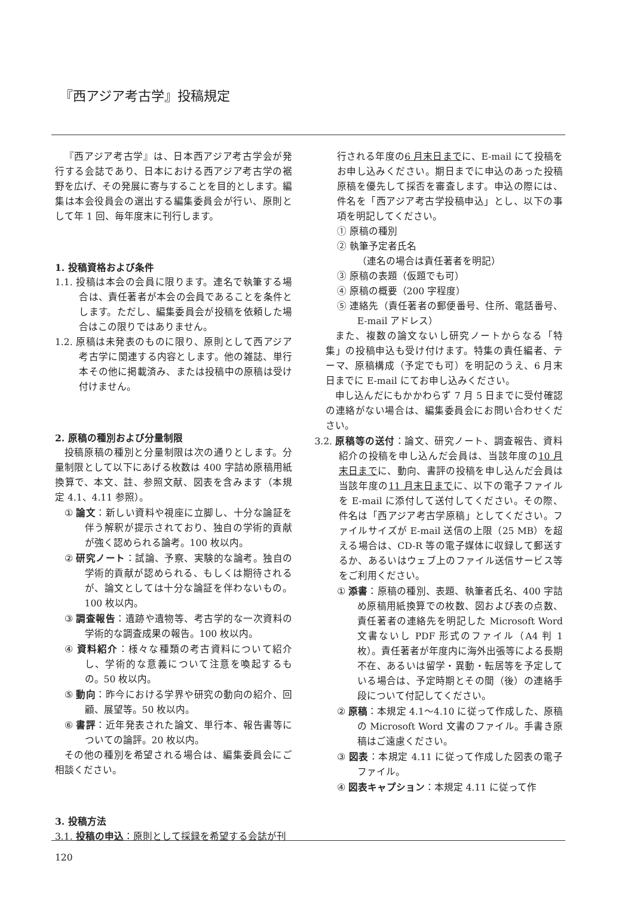『西アジア考古学』投稿規定
『西アジア考古学』は、日本西アジア考古学会が発行する会誌であり、日本における西アジア考古学の裾野を広げ、その発展に寄与することを目的とします。編集は本会役員会の選出する編集委員会が行い、原則として年 1 回、毎年度末に刊行します。
1. 投稿資格および条件
1.1. 投稿は本会の会員に限ります。連名で執筆する場合は、責任著者が本会の会員であることを条件とします。ただし、編集委員会が投稿を依頼した場合はこの限りではありません。
1.2. 原稿は未発表のものに限り、原則として西アジア考古学に関連する内容とします。他の雑誌、単行本その他に掲載済み、または投稿中の原稿は受け付けません。
2. 原稿の種別および分量制限
投稿原稿の種別と分量制限は次の通りとします。分量制限として以下にあげる枚数は 400 字詰め原稿用紙換算で、本文、註、参照文献、図表を含みます（本規定 4.1、4.11 参照）。
① 論文：新しい資料や視座に立脚し、十分な論証を伴う解釈が提示されており、独自の学術的貢献が強く認められる論考。100 枚以内。
② 研究ノート：試論、予察、実験的な論考。独自の学術的貢献が認められる、もしくは期待されるが、論文としては十分な論証を伴わないもの。100 枚以内。
③ 調査報告：遺跡や遺物等、考古学的な一次資料の学術的な調査成果の報告。100 枚以内。
④ 資料紹介：様々な種類の考古資料について紹介し、学術的な意義について注意を喚起するもの。50 枚以内。
⑤ 動向：昨今における学界や研究の動向の紹介、回顧、展望等。50 枚以内。
⑥ 書評：近年発表された論文、単行本、報告書等についての論評。20 枚以内。
その他の種別を希望される場合は、編集委員会にご相談ください。
3. 投稿方法
3.1. 投稿の申込：原則として採録を希望する会誌が刊
行される年度の6 月末日までに、E-mail にて投稿をお申し込みください。期日までに申込のあった投稿原稿を優先して採否を審査します。申込の際には、件名を「西アジア考古学投稿申込」とし、以下の事項を明記してください。
① 原稿の種別
② 執筆予定者氏名
（連名の場合は責任著者を明記）
③ 原稿の表題（仮題でも可）
④ 原稿の概要（200 字程度）
⑤ 連絡先（責任著者の郵便番号、住所、電話番号、E-mail アドレス）
また、複数の論文ないし研究ノートからなる「特集」の投稿申込も受け付けます。特集の責任編者、テーマ、原稿構成（予定でも可）を明記のうえ、6 月末日までに E-mail にてお申し込みください。
申し込んだにもかかわらず 7 月 5 日までに受付確認の連絡がない場合は、編集委員会にお問い合わせください。
3.2. 原稿等の送付：論文、研究ノート、調査報告、資料紹介の投稿を申し込んだ会員は、当該年度の10 月末日までに、動向、書評の投稿を申し込んだ会員は当該年度の11 月末日までに、以下の電子ファイルを E-mail に添付して送付してください。その際、件名は「西アジア考古学原稿」としてください。ファイルサイズが E-mail 送信の上限（25 MB）を超える場合は、CD-R 等の電子媒体に収録して郵送するか、あるいはウェブ上のファイル送信サービス等をご利用ください。
① 添書：原稿の種別、表題、執筆者氏名、400 字詰め原稿用紙換算での枚数、図および表の点数、責任著者の連絡先を明記した Microsoft Word 文書ないし PDF 形式のファイル（A4 判 1 枚）。責任著者が年度内に海外出張等による長期不在、あるいは留学・異動・転居等を予定している場合は、予定時期とその間（後）の連絡手段について付記してください。
② 原稿：本規定 4.1～4.10 に従って作成した、原稿の Microsoft Word 文書のファイル。手書き原稿はご遠慮ください。
③ 図表：本規定 4.11 に従って作成した図表の電子ファイル。
④ 図表キャプション：本規定 4.11 に従って作
120